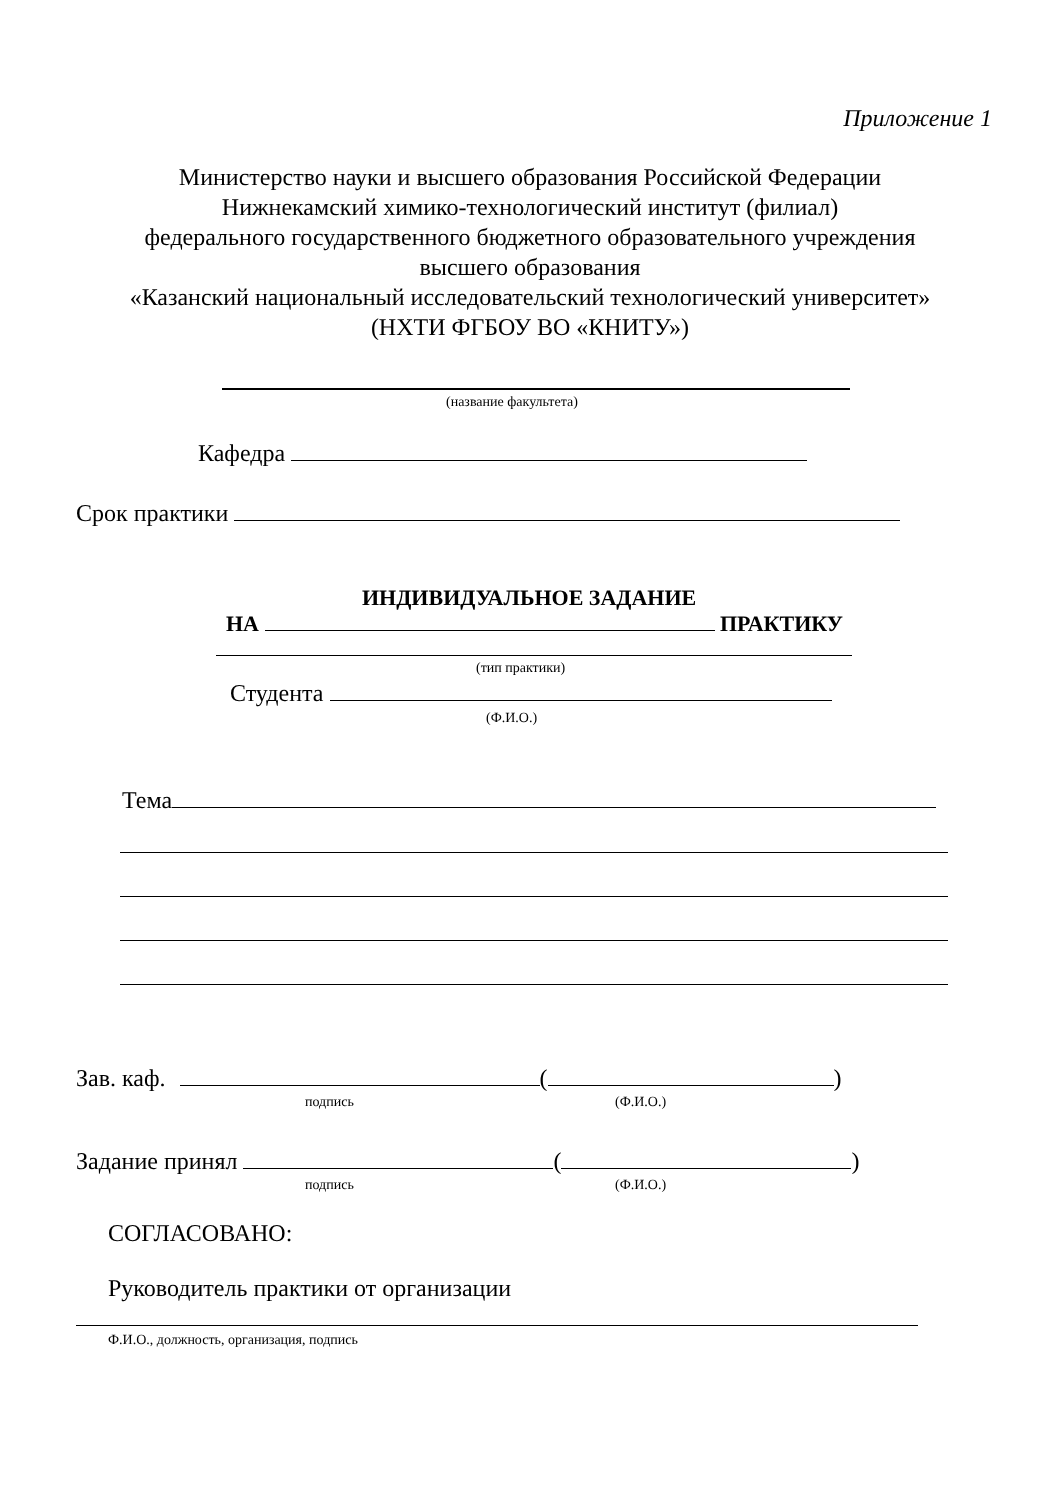Приложение 1
Министерство науки и высшего образования Российской Федерации
Нижнекамский химико-технологический институт (филиал)
федерального государственного бюджетного образовательного учреждения
высшего образования
«Казанский национальный исследовательский технологический университет»
(НХТИ ФГБОУ ВО «КНИТУ»)
(название факультета)
Кафедра
Срок практики
ИНДИВИДУАЛЬНОЕ ЗАДАНИЕ
НА ПРАКТИКУ
(тип практики)
Студента
(Ф.И.О.)
Тема
Зав. каф. ( )
подпись (Ф.И.О.)
Задание принял ( )
подпись (Ф.И.О.)
СОГЛАСОВАНО:
Руководитель практики от организации
Ф.И.О., должность, организация, подпись